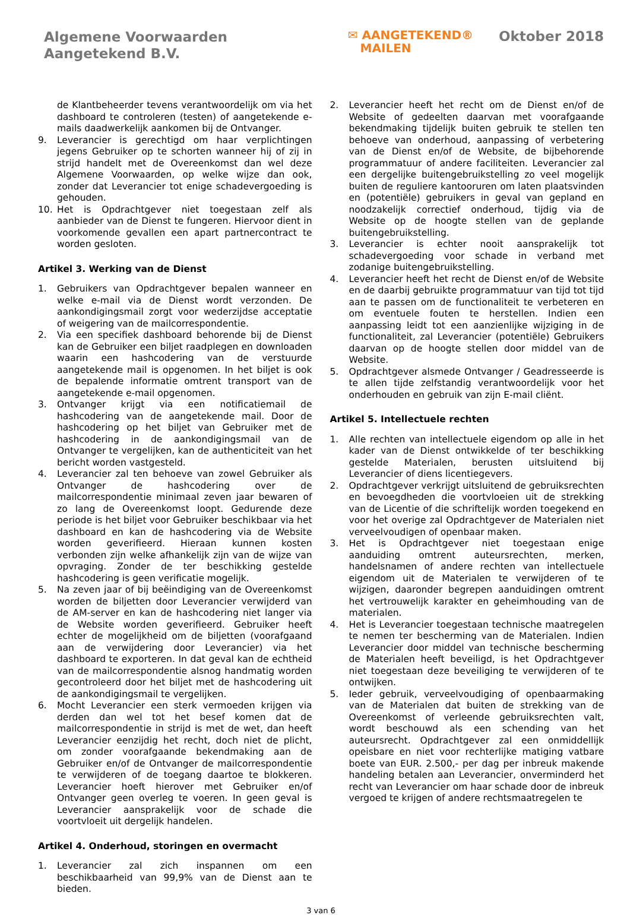Algemene Voorwaarden
Aangetekend B.V.
✉ AANGETEKEND®
MAILEN
Oktober 2018
de Klantbeheerder tevens verantwoordelijk om via het dashboard te controleren (testen) of aangetekende e-mails daadwerkelijk aankomen bij de Ontvanger.
9. Leverancier is gerechtigd om haar verplichtingen jegens Gebruiker op te schorten wanneer hij of zij in strijd handelt met de Overeenkomst dan wel deze Algemene Voorwaarden, op welke wijze dan ook, zonder dat Leverancier tot enige schadevergoeding is gehouden.
10. Het is Opdrachtgever niet toegestaan zelf als aanbieder van de Dienst te fungeren. Hiervoor dient in voorkomende gevallen een apart partnercontract te worden gesloten.
Artikel 3. Werking van de Dienst
1. Gebruikers van Opdrachtgever bepalen wanneer en welke e-mail via de Dienst wordt verzonden. De aankondigingsmail zorgt voor wederzijdse acceptatie of weigering van de mailcorrespondentie.
2. Via een specifiek dashboard behorende bij de Dienst kan de Gebruiker een biljet raadplegen en downloaden waarin een hashcodering van de verstuurde aangetekende mail is opgenomen. In het biljet is ook de bepalende informatie omtrent transport van de aangetekende e-mail opgenomen.
3. Ontvanger krijgt via een notificatiemail de hashcodering van de aangetekende mail. Door de hashcodering op het biljet van Gebruiker met de hashcodering in de aankondigingsmail van de Ontvanger te vergelijken, kan de authenticiteit van het bericht worden vastgesteld.
4. Leverancier zal ten behoeve van zowel Gebruiker als Ontvanger de hashcodering over de mailcorrespondentie minimaal zeven jaar bewaren of zo lang de Overeenkomst loopt. Gedurende deze periode is het biljet voor Gebruiker beschikbaar via het dashboard en kan de hashcodering via de Website worden geverifieerd. Hieraan kunnen kosten verbonden zijn welke afhankelijk zijn van de wijze van opvraging. Zonder de ter beschikking gestelde hashcodering is geen verificatie mogelijk.
5. Na zeven jaar of bij beëindiging van de Overeenkomst worden de biljetten door Leverancier verwijderd van de AM-server en kan de hashcodering niet langer via de Website worden geverifieerd. Gebruiker heeft echter de mogelijkheid om de biljetten (voorafgaand aan de verwijdering door Leverancier) via het dashboard te exporteren. In dat geval kan de echtheid van de mailcorrespondentie alsnog handmatig worden gecontroleerd door het biljet met de hashcodering uit de aankondigingsmail te vergelijken.
6. Mocht Leverancier een sterk vermoeden krijgen via derden dan wel tot het besef komen dat de mailcorrespondentie in strijd is met de wet, dan heeft Leverancier eenzijdig het recht, doch niet de plicht, om zonder voorafgaande bekendmaking aan de Gebruiker en/of de Ontvanger de mailcorrespondentie te verwijderen of de toegang daartoe te blokkeren. Leverancier hoeft hierover met Gebruiker en/of Ontvanger geen overleg te voeren. In geen geval is Leverancier aansprakelijk voor de schade die voortvloeit uit dergelijk handelen.
Artikel 4. Onderhoud, storingen en overmacht
1. Leverancier zal zich inspannen om een beschikbaarheid van 99,9% van de Dienst aan te bieden.
2. Leverancier heeft het recht om de Dienst en/of de Website of gedeelten daarvan met voorafgaande bekendmaking tijdelijk buiten gebruik te stellen ten behoeve van onderhoud, aanpassing of verbetering van de Dienst en/of de Website, de bijbehorende programmatuur of andere faciliteiten. Leverancier zal een dergelijke buitengebruikstelling zo veel mogelijk buiten de reguliere kantooruren om laten plaatsvinden en (potentiële) gebruikers in geval van gepland en noodzakelijk correctief onderhoud, tijdig via de Website op de hoogte stellen van de geplande buitengebruikstelling.
3. Leverancier is echter nooit aansprakelijk tot schadevergoeding voor schade in verband met zodanige buitengebruikstelling.
4. Leverancier heeft het recht de Dienst en/of de Website en de daarbij gebruikte programmatuur van tijd tot tijd aan te passen om de functionaliteit te verbeteren en om eventuele fouten te herstellen. Indien een aanpassing leidt tot een aanzienlijke wijziging in de functionaliteit, zal Leverancier (potentiële) Gebruikers daarvan op de hoogte stellen door middel van de Website.
5. Opdrachtgever alsmede Ontvanger / Geadresseerde is te allen tijde zelfstandig verantwoordelijk voor het onderhouden en gebruik van zijn E-mail cliënt.
Artikel 5. Intellectuele rechten
1. Alle rechten van intellectuele eigendom op alle in het kader van de Dienst ontwikkelde of ter beschikking gestelde Materialen, berusten uitsluitend bij Leverancier of diens licentiegevers.
2. Opdrachtgever verkrijgt uitsluitend de gebruiksrechten en bevoegdheden die voortvloeien uit de strekking van de Licentie of die schriftelijk worden toegekend en voor het overige zal Opdrachtgever de Materialen niet verveelvoudigen of openbaar maken.
3. Het is Opdrachtgever niet toegestaan enige aanduiding omtrent auteursrechten, merken, handelsnamen of andere rechten van intellectuele eigendom uit de Materialen te verwijderen of te wijzigen, daaronder begrepen aanduidingen omtrent het vertrouwelijk karakter en geheimhouding van de materialen.
4. Het is Leverancier toegestaan technische maatregelen te nemen ter bescherming van de Materialen. Indien Leverancier door middel van technische bescherming de Materialen heeft beveiligd, is het Opdrachtgever niet toegestaan deze beveiliging te verwijderen of te ontwijken.
5. Ieder gebruik, verveelvoudiging of openbaarmaking van de Materialen dat buiten de strekking van de Overeenkomst of verleende gebruiksrechten valt, wordt beschouwd als een schending van het auteursrecht. Opdrachtgever zal een onmiddellijk opeisbare en niet voor rechterlijke matiging vatbare boete van EUR. 2.500,- per dag per inbreuk makende handeling betalen aan Leverancier, onverminderd het recht van Leverancier om haar schade door de inbreuk vergoed te krijgen of andere rechtsmaatregelen te
3 van 6